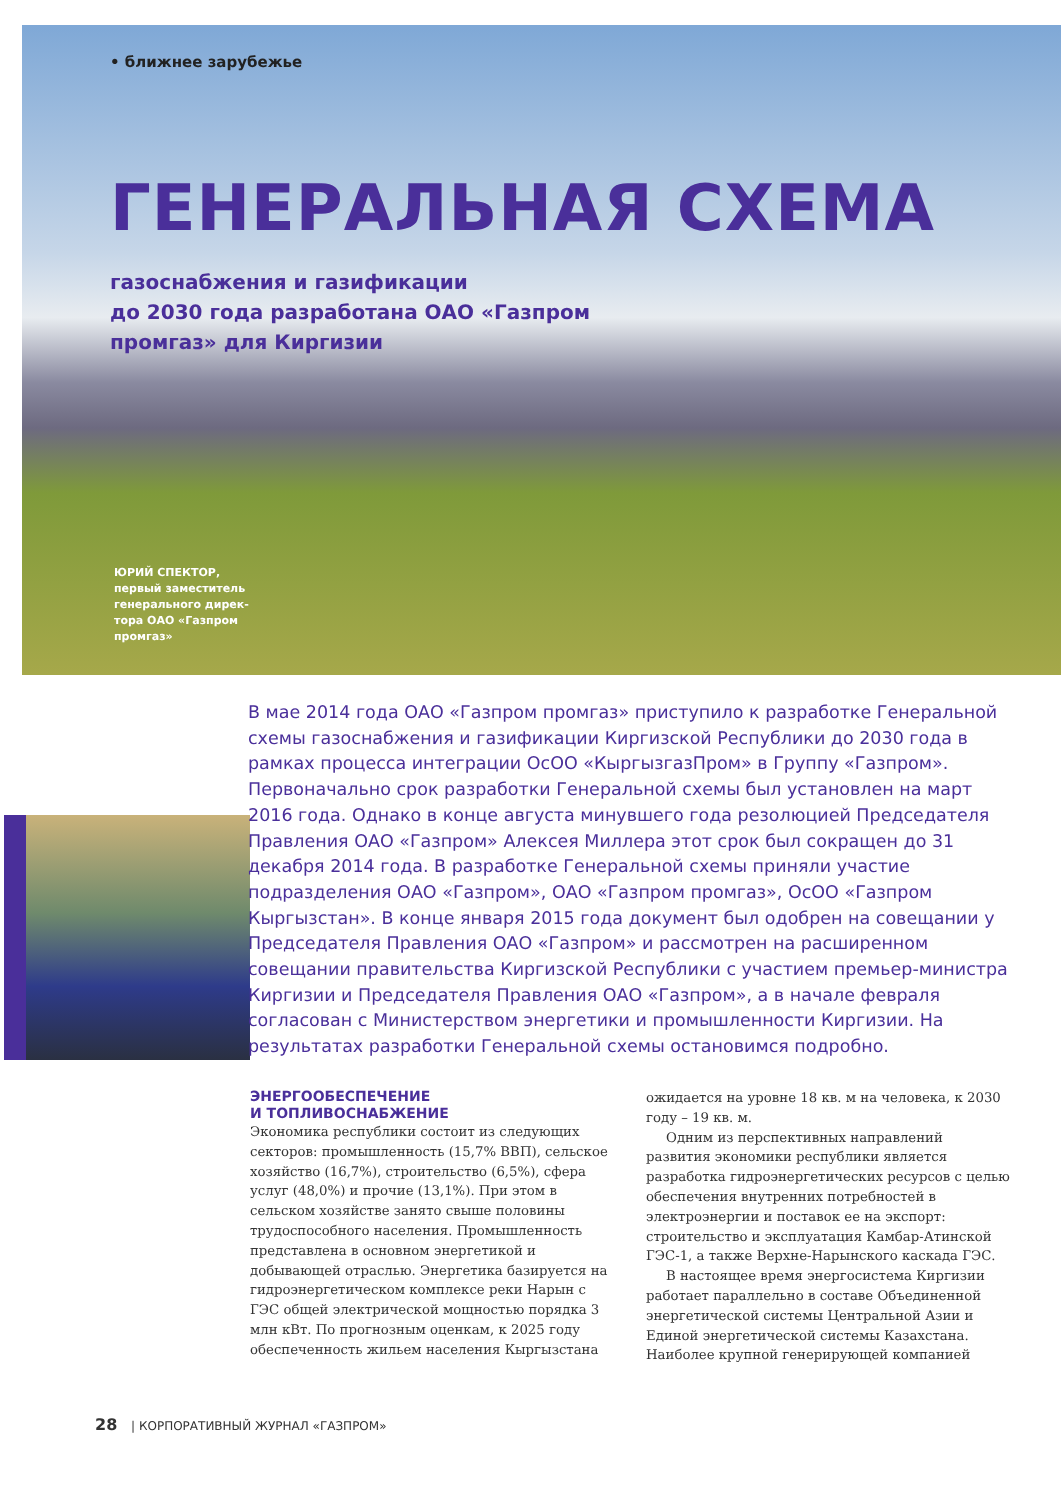• ближнее зарубежье
ГЕНЕРАЛЬНАЯ СХЕМА
газоснабжения и газификации
до 2030 года разработана ОАО «Газпром
промгаз» для Киргизии
ЮРИЙ СПЕКТОР,
первый заместитель
генерального дирек-
тора ОАО «Газпром
промгаз»
В мае 2014 года ОАО «Газпром промгаз» приступило к разработке Генеральной схемы газоснабжения и газификации Киргизской Республики до 2030 года в рамках процесса интеграции ОсОО «КыргызгазПром» в Группу «Газпром». Первоначально срок разработки Генеральной схемы был установлен на март 2016 года. Однако в конце августа минувшего года резолюцией Председателя Правления ОАО «Газпром» Алексея Миллера этот срок был сокращен до 31 декабря 2014 года. В разработке Генеральной схемы приняли участие подразделения ОАО «Газпром», ОАО «Газпром промгаз», ОсОО «Газпром Кыргызстан». В конце января 2015 года документ был одобрен на совещании у Председателя Правления ОАО «Газпром» и рассмотрен на расширенном совещании правительства Киргизской Республики с участием премьер-министра Киргизии и Председателя Правления ОАО «Газпром», а в начале февраля согласован с Министерством энергетики и промышленности Киргизии. На результатах разработки Генеральной схемы остановимся подробно.
ЭНЕРГООБЕСПЕЧЕНИЕ
И ТОПЛИВОСНАБЖЕНИЕ
Экономика республики состоит из следующих секторов: промышленность (15,7% ВВП), сельское хозяйство (16,7%), строительство (6,5%), сфера услуг (48,0%) и прочие (13,1%). При этом в сельском хозяйстве занято свыше половины трудоспособного населения. Промышленность представлена в основном энергетикой и добывающей отраслью. Энергетика базируется на гидроэнергетическом комплексе реки Нарын с ГЭС общей электрической мощностью порядка 3 млн кВт. По прогнозным оценкам, к 2025 году обеспеченность жильем населения Кыргызстана ожидается на уровне 18 кв. м на человека, к 2030 году – 19 кв. м.
Одним из перспективных направлений развития экономики республики является разработка гидроэнергетических ресурсов с целью обеспечения внутренних потребностей в электроэнергии и поставок ее на экспорт: строительство и эксплуатация Камбар-Атинской ГЭС-1, а также Верхне-Нарынского каскада ГЭС.
В настоящее время энергосистема Киргизии работает параллельно в составе Объединенной энергетической системы Центральной Азии и Единой энергетической системы Казахстана. Наиболее крупной генерирующей компанией
28 | КОРПОРАТИВНЫЙ ЖУРНАЛ «ГАЗПРОМ»